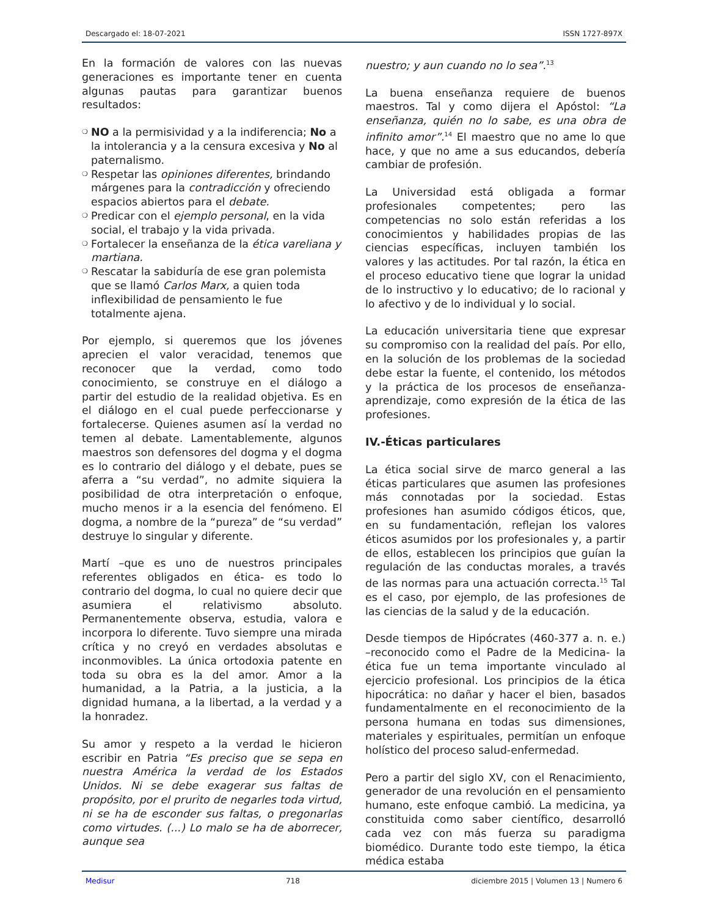Descargado el: 18-07-2021 ISSN 1727-897X
En la formación de valores con las nuevas generaciones es importante tener en cuenta algunas pautas para garantizar buenos resultados:
❍ NO a la permisividad y a la indiferencia; No a la intolerancia y a la censura excesiva y No al paternalismo.
❍ Respetar las opiniones diferentes, brindando márgenes para la contradicción y ofreciendo espacios abiertos para el debate.
❍ Predicar con el ejemplo personal, en la vida social, el trabajo y la vida privada.
❍ Fortalecer la enseñanza de la ética vareliana y martiana.
❍ Rescatar la sabiduría de ese gran polemista que se llamó Carlos Marx, a quien toda inflexibilidad de pensamiento le fue totalmente ajena.
Por ejemplo, si queremos que los jóvenes aprecien el valor veracidad, tenemos que reconocer que la verdad, como todo conocimiento, se construye en el diálogo a partir del estudio de la realidad objetiva. Es en el diálogo en el cual puede perfeccionarse y fortalecerse. Quienes asumen así la verdad no temen al debate. Lamentablemente, algunos maestros son defensores del dogma y el dogma es lo contrario del diálogo y el debate, pues se aferra a “su verdad”, no admite siquiera la posibilidad de otra interpretación o enfoque, mucho menos ir a la esencia del fenómeno. El dogma, a nombre de la “pureza” de “su verdad” destruye lo singular y diferente.
Martí –que es uno de nuestros principales referentes obligados en ética- es todo lo contrario del dogma, lo cual no quiere decir que asumiera el relativismo absoluto. Permanentemente observa, estudia, valora e incorpora lo diferente. Tuvo siempre una mirada crítica y no creyó en verdades absolutas e inconmovibles. La única ortodoxia patente en toda su obra es la del amor. Amor a la humanidad, a la Patria, a la justicia, a la dignidad humana, a la libertad, a la verdad y a la honradez.
Su amor y respeto a la verdad le hicieron escribir en Patria “Es preciso que se sepa en nuestra América la verdad de los Estados Unidos. Ni se debe exagerar sus faltas de propósito, por el prurito de negarles toda virtud, ni se ha de esconder sus faltas, o pregonarlas como virtudes. (...) Lo malo se ha de aborrecer, aunque sea
nuestro; y aun cuando no lo sea”.<sup>13</sup>
La buena enseñanza requiere de buenos maestros. Tal y como dijera el Apóstol: “La enseñanza, quién no lo sabe, es una obra de infinito amor”.<sup>14</sup> El maestro que no ame lo que hace, y que no ame a sus educandos, debería cambiar de profesión.
La Universidad está obligada a formar profesionales competentes; pero las competencias no solo están referidas a los conocimientos y habilidades propias de las ciencias específicas, incluyen también los valores y las actitudes. Por tal razón, la ética en el proceso educativo tiene que lograr la unidad de lo instructivo y lo educativo; de lo racional y lo afectivo y de lo individual y lo social.
La educación universitaria tiene que expresar su compromiso con la realidad del país. Por ello, en la solución de los problemas de la sociedad debe estar la fuente, el contenido, los métodos y la práctica de los procesos de enseñanza-aprendizaje, como expresión de la ética de las profesiones.
IV.-Éticas particulares
La ética social sirve de marco general a las éticas particulares que asumen las profesiones más connotadas por la sociedad. Estas profesiones han asumido códigos éticos, que, en su fundamentación, reflejan los valores éticos asumidos por los profesionales y, a partir de ellos, establecen los principios que guían la regulación de las conductas morales, a través de las normas para una actuación correcta.<sup>15</sup> Tal es el caso, por ejemplo, de las profesiones de las ciencias de la salud y de la educación.
Desde tiempos de Hipócrates (460-377 a. n. e.) –reconocido como el Padre de la Medicina- la ética fue un tema importante vinculado al ejercicio profesional. Los principios de la ética hipocrática: no dañar y hacer el bien, basados fundamentalmente en el reconocimiento de la persona humana en todas sus dimensiones, materiales y espirituales, permitían un enfoque holístico del proceso salud-enfermedad.
Pero a partir del siglo XV, con el Renacimiento, generador de una revolución en el pensamiento humano, este enfoque cambió. La medicina, ya constituida como saber científico, desarrolló cada vez con más fuerza su paradigma biomédico. Durante todo este tiempo, la ética médica estaba
Medisur 718 diciembre 2015 | Volumen 13 | Numero 6